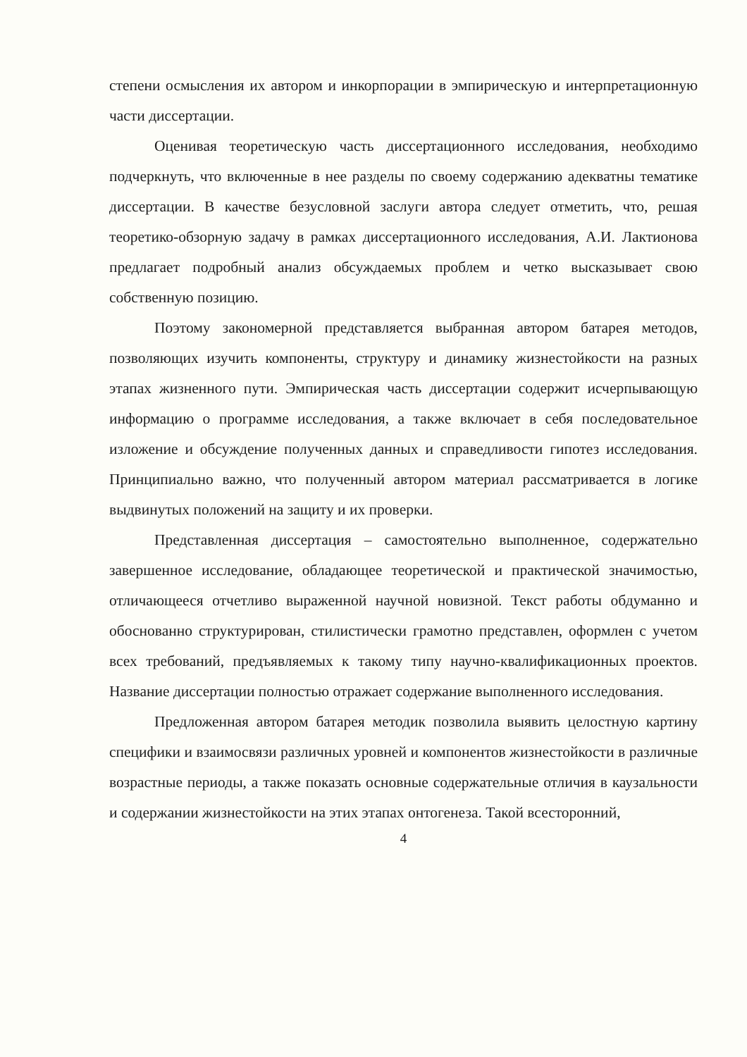степени осмысления их автором и инкорпорации в эмпирическую и интерпретационную части диссертации.
Оценивая теоретическую часть диссертационного исследования, необходимо подчеркнуть, что включенные в нее разделы по своему содержанию адекватны тематике диссертации. В качестве безусловной заслуги автора следует отметить, что, решая теоретико-обзорную задачу в рамках диссертационного исследования, А.И. Лактионова предлагает подробный анализ обсуждаемых проблем и четко высказывает свою собственную позицию.
Поэтому закономерной представляется выбранная автором батарея методов, позволяющих изучить компоненты, структуру и динамику жизнестойкости на разных этапах жизненного пути. Эмпирическая часть диссертации содержит исчерпывающую информацию о программе исследования, а также включает в себя последовательное изложение и обсуждение полученных данных и справедливости гипотез исследования. Принципиально важно, что полученный автором материал рассматривается в логике выдвинутых положений на защиту и их проверки.
Представленная диссертация – самостоятельно выполненное, содержательно завершенное исследование, обладающее теоретической и практической значимостью, отличающееся отчетливо выраженной научной новизной. Текст работы обдуманно и обоснованно структурирован, стилистически грамотно представлен, оформлен с учетом всех требований, предъявляемых к такому типу научно-квалификационных проектов. Название диссертации полностью отражает содержание выполненного исследования.
Предложенная автором батарея методик позволила выявить целостную картину специфики и взаимосвязи различных уровней и компонентов жизнестойкости в различные возрастные периоды, а также показать основные содержательные отличия в каузальности и содержании жизнестойкости на этих этапах онтогенеза. Такой всесторонний,
4